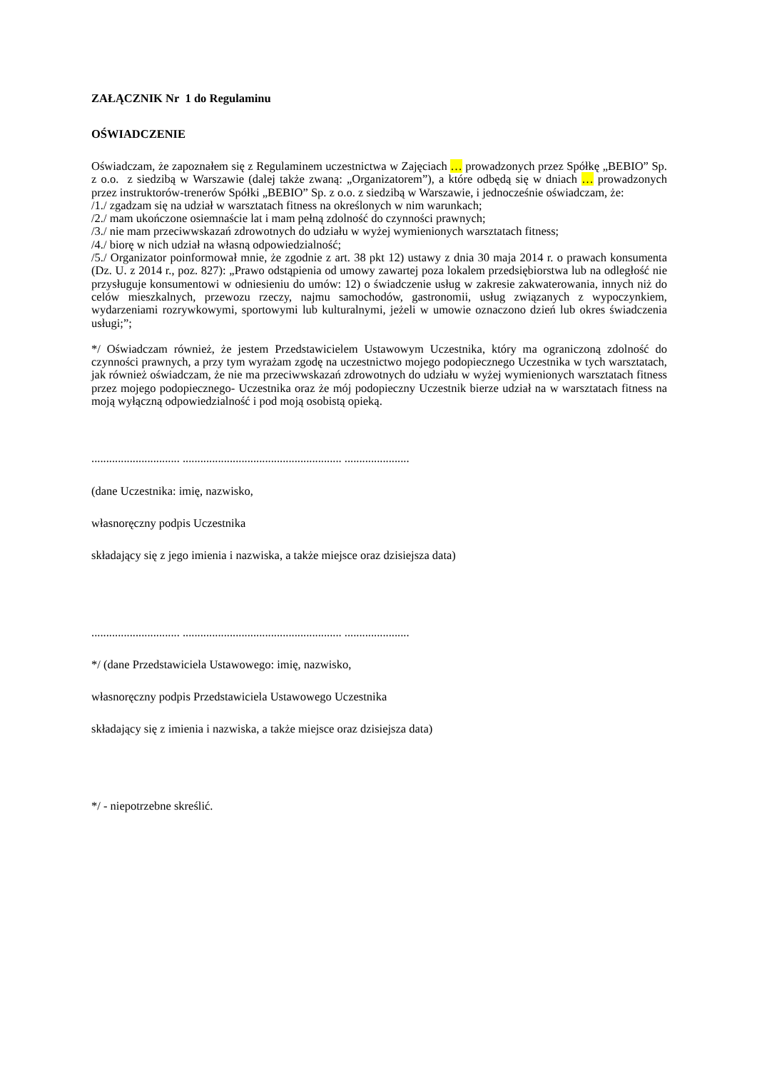ZAŁĄCZNIK Nr 1 do Regulaminu
OŚWIADCZENIE
Oświadczam, że zapoznałem się z Regulaminem uczestnictwa w Zajęciach … prowadzonych przez Spółkę „BEBIO” Sp. z o.o. z siedzibą w Warszawie (dalej także zwaną: „Organizatorem”), a które odbędą się w dniach … prowadzonych przez instruktorów-trenerów Spółki „BEBIO” Sp. z o.o. z siedzibą w Warszawie, i jednocześnie oświadczam, że:
/1./ zgadzam się na udział w warsztatach fitness na określonych w nim warunkach;
/2./ mam ukończone osiemnaście lat i mam pełną zdolność do czynności prawnych;
/3./ nie mam przeciwwskazań zdrowotnych do udziału w wyżej wymienionych warsztatach fitness;
/4./ biorę w nich udział na własną odpowiedzialność;
/5./ Organizator poinformował mnie, że zgodnie z art. 38 pkt 12) ustawy z dnia 30 maja 2014 r. o prawach konsumenta (Dz. U. z 2014 r., poz. 827): „Prawo odstąpienia od umowy zawartej poza lokalem przedsiębiorstwa lub na odległość nie przysługuje konsumentowi w odniesieniu do umów: 12) o świadczenie usług w zakresie zakwaterowania, innych niż do celów mieszkalnych, przewozu rzeczy, najmu samochodów, gastronomii, usług związanych z wypoczynkiem, wydarzeniami rozrywkowymi, sportowymi lub kulturalnymi, jeżeli w umowie oznaczono dzień lub okres świadczenia usługi;”;
*/ Oświadczam również, że jestem Przedstawicielem Ustawowym Uczestnika, który ma ograniczoną zdolność do czynności prawnych, a przy tym wyrażam zgodę na uczestnictwo mojego podopiecznego Uczestnika w tych warsztatach, jak również oświadczam, że nie ma przeciwwskazań zdrowotnych do udziału w wyżej wymienionych warsztatach fitness przez mojego podopiecznego- Uczestnika oraz że mój podopieczny Uczestnik bierze udział na w warsztatach fitness na moją wyłączną odpowiedzialność i pod moją osobistą opieką.
.............................. ...................................................... ......................
(dane Uczestnika: imię, nazwisko,
własnoręczny podpis Uczestnika
składający się z jego imienia i nazwiska, a także miejsce oraz dzisiejsza data)
.............................. ...................................................... ......................
*/ (dane Przedstawiciela Ustawowego: imię, nazwisko,
własnoręczny podpis Przedstawiciela Ustawowego Uczestnika
składający się z imienia i nazwiska, a także miejsce oraz dzisiejsza data)
*/ - niepotrzebne skreślić.